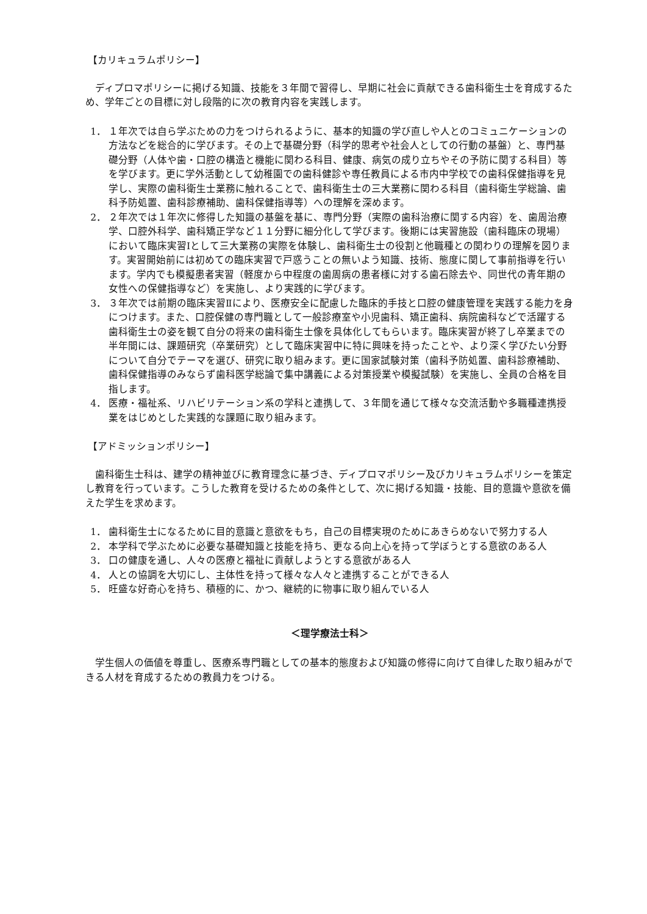【カリキュラムポリシー】
ディプロマポリシーに掲げる知識、技能を３年間で習得し、早期に社会に貢献できる歯科衛生士を育成するため、学年ごとの目標に対し段階的に次の教育内容を実践します。
1． １年次では自ら学ぶための力をつけられるように、基本的知識の学び直しや人とのコミュニケーションの方法などを総合的に学びます。その上で基礎分野（科学的思考や社会人としての行動の基盤）と、専門基礎分野（人体や歯・口腔の構造と機能に関わる科目、健康、病気の成り立ちやその予防に関する科目）等を学びます。更に学外活動として幼稚園での歯科健診や専任教員による市内中学校での歯科保健指導を見学し、実際の歯科衛生士業務に触れることで、歯科衛生士の三大業務に関わる科目（歯科衛生学総論、歯科予防処置、歯科診療補助、歯科保健指導等）への理解を深めます。
2． ２年次では１年次に修得した知識の基盤を基に、専門分野（実際の歯科治療に関する内容）を、歯周治療学、口腔外科学、歯科矯正学など１１分野に細分化して学びます。後期には実習施設（歯科臨床の現場）において臨床実習Ⅰとして三大業務の実際を体験し、歯科衛生士の役割と他職種との関わりの理解を図ります。実習開始前には初めての臨床実習で戸惑うことの無いよう知識、技術、態度に関して事前指導を行います。学内でも模擬患者実習（軽度から中程度の歯周病の患者様に対する歯石除去や、同世代の青年期の女性への保健指導など）を実施し、より実践的に学びます。
3． ３年次では前期の臨床実習Ⅱにより、医療安全に配慮した臨床的手技と口腔の健康管理を実践する能力を身につけます。また、口腔保健の専門職として一般診療室や小児歯科、矯正歯科、病院歯科などで活躍する歯科衛生士の姿を観て自分の将来の歯科衛生士像を具体化してもらいます。臨床実習が終了し卒業までの半年間には、課題研究（卒業研究）として臨床実習中に特に興味を持ったことや、より深く学びたい分野について自分でテーマを選び、研究に取り組みます。更に国家試験対策（歯科予防処置、歯科診療補助、歯科保健指導のみならず歯科医学総論で集中講義による対策授業や模擬試験）を実施し、全員の合格を目指します。
4． 医療・福祉系、リハビリテーション系の学科と連携して、３年間を通じて様々な交流活動や多職種連携授業をはじめとした実践的な課題に取り組みます。
【アドミッションポリシー】
歯科衛生士科は、建学の精神並びに教育理念に基づき、ディプロマポリシー及びカリキュラムポリシーを策定し教育を行っています。こうした教育を受けるための条件として、次に掲げる知識・技能、目的意識や意欲を備えた学生を求めます。
1． 歯科衛生士になるために目的意識と意欲をもち，自己の目標実現のためにあきらめないで努力する人
2． 本学科で学ぶために必要な基礎知識と技能を持ち、更なる向上心を持って学ぼうとする意欲のある人
3． 口の健康を通し、人々の医療と福祉に貢献しようとする意欲がある人
4． 人との協調を大切にし、主体性を持って様々な人々と連携することができる人
5． 旺盛な好奇心を持ち、積極的に、かつ、継続的に物事に取り組んでいる人
＜理学療法士科＞
学生個人の価値を尊重し、医療系専門職としての基本的態度および知識の修得に向けて自律した取り組みができる人材を育成するための教員力をつける。